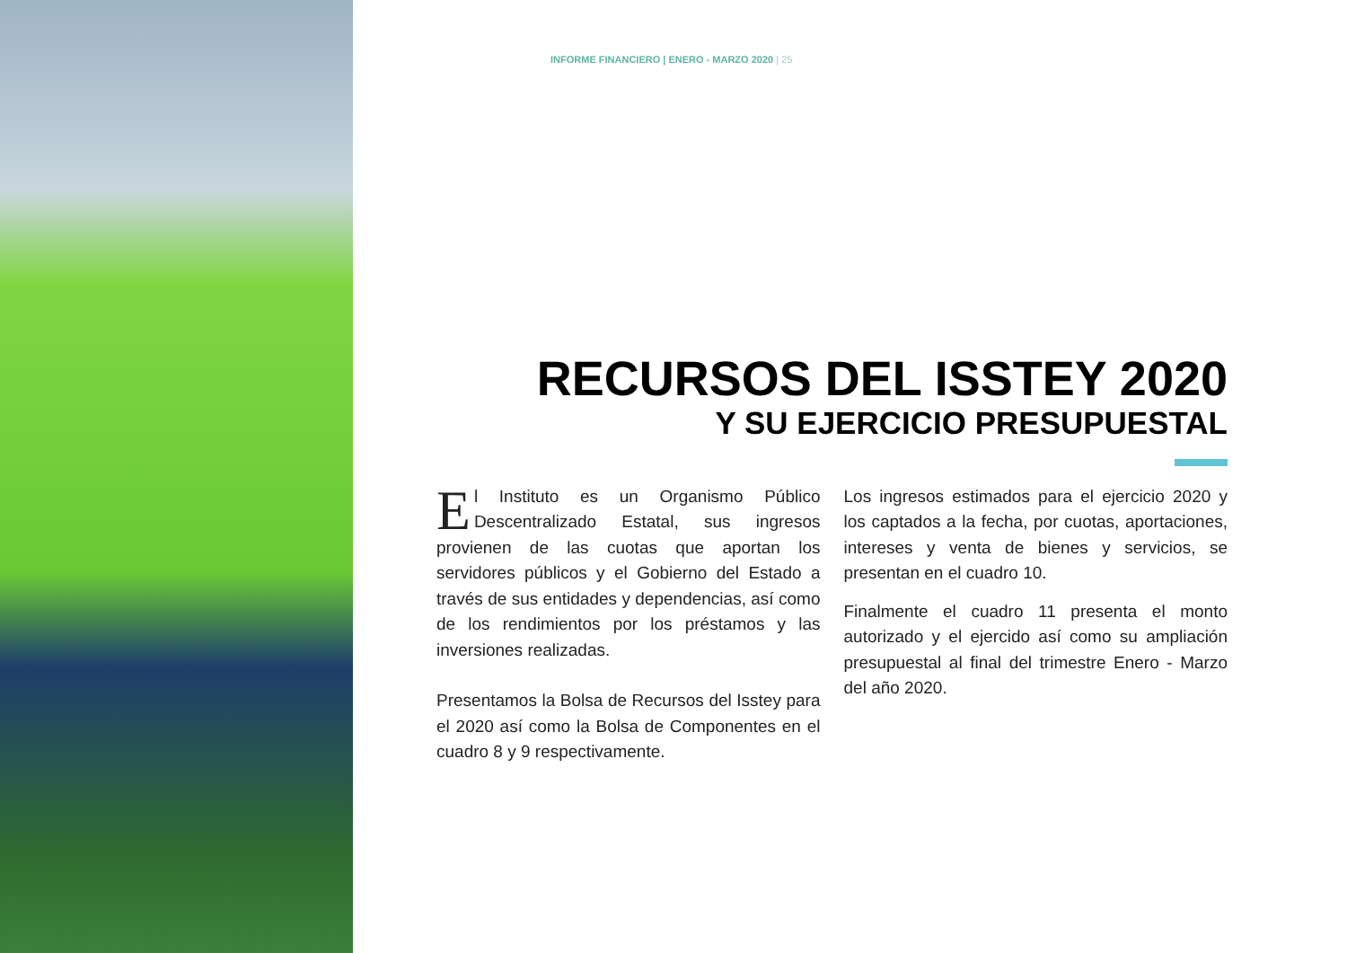INFORME FINANCIERO | ENERO - MARZO 2020 | 25
RECURSOS DEL ISSTEY 2020
Y SU EJERCICIO PRESUPUESTAL
El Instituto es un Organismo Público Descentralizado Estatal, sus ingresos provienen de las cuotas que aportan los servidores públicos y el Gobierno del Estado a través de sus entidades y dependencias, así como de los rendimientos por los préstamos y las inversiones realizadas.
Presentamos la Bolsa de Recursos del Isstey para el 2020 así como la Bolsa de Componentes en el cuadro 8 y 9 respectivamente.
Los ingresos estimados para el ejercicio 2020 y los captados a la fecha, por cuotas, aportaciones, intereses y venta de bienes y servicios, se presentan en el cuadro 10.
Finalmente el cuadro 11 presenta el monto autorizado y el ejercido así como su ampliación presupuestal al final del trimestre Enero - Marzo del año 2020.